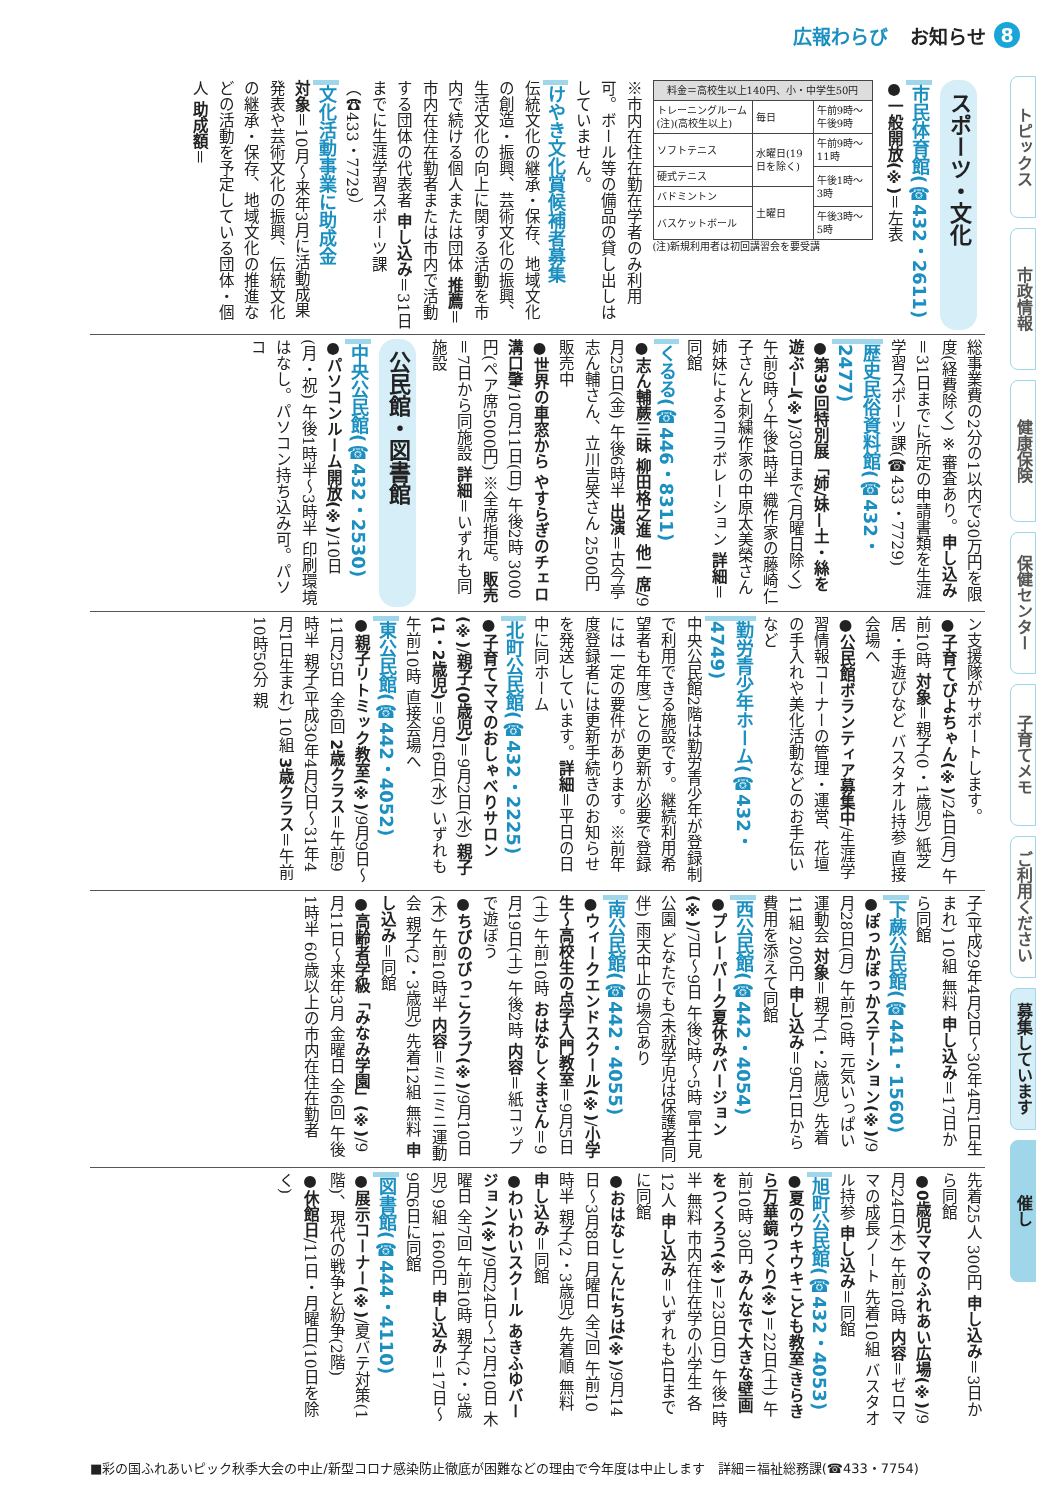広報わらび お知らせ 8
スポーツ・文化
市民体育館(☎432・2611)
●一般開放(※)＝左表
| 料金＝高校生以上140円、小・中学生50円 | | |
| --- | --- | --- |
| トレーニングルーム(注)(高校生以上) | 毎日 | 午前9時〜午後9時 |
| ソフトテニス | 水曜日(19日を除く) | 午前9時〜11時 |
| 硬式テニス | | 午後1時〜3時 |
| バドミントン | 土曜日 | |
| バスケットボール | | 午後3時〜5時 |
(注)新規利用者は初回講習会を要受講
※市内在住在勤在学者のみ利用可。ボール等の備品の貸し出しはしていません。
けやき文化賞候補者募集
伝統文化の継承・保存、地域文化の創造・振興、芸術文化の振興、生活文化の向上に関する活動を市内で続ける個人または団体 推薦＝市内在住在勤者または市内で活動する団体の代表者 申し込み＝31日までに生涯学習スポーツ課（☎433・7729）
文化活動事業に助成金
対象＝10月〜来年3月に活動成果発表や芸術文化の振興、伝統文化の継承・保存、地域文化の推進などの活動を予定している団体・個人 助成額＝
総事業費の2分の1以内で30万円を限度(経費除く) ※審査あり。申し込み＝31日までに所定の申請書類を生涯学習スポーツ課(☎433・7729)
歴史民俗資料館(☎432・2477)
●第39回特別展「姉/妹—土・絲を遊ぶ—」(※)/30日まで(月曜日除く) 午前9時〜午後4時半 織作家の藤崎仁子さんと刺繍作家の中原太美榮さん姉妹によるコラボレーション 詳細＝同館
くるる(☎446・8311)
●志ん輔蕨三昧 柳田格之進 他一席/9月25日(金) 午後6時半 出演＝古今亭志ん輔さん、立川吉笑さん 2500円 販売中
●世界の車窓から やすらぎのチェロ 溝口肇/10月11日(日) 午後2時 3000円(ペア席5000円) ※全席指定。販売＝7日から同施設 詳細＝いずれも同施設
公民館・図書館
中央公民館(☎432・2530)
●パソコンルーム開放(※)/10日(月・祝) 午後1時半〜3時半 印刷環境はなし。パソコン持ち込み可。パソコ
ン支援隊がサポートします。
●子育てぴよちゃん(※)/24日(月) 午前10時 対象＝親子(0・1歳児) 紙芝居・手遊びなど バスタオル持参 直接会場へ
●公民館ボランティア募集中/生涯学習情報コーナーの管理・運営、花壇の手入れや美化活動などのお手伝いなど
勤労青少年ホーム(☎432・4749)
中央公民館2階は勤労青少年が登録制で利用できる施設です。継続利用希望者も年度ごとの更新が必要で登録には一定の要件があります。※前年度登録者には更新手続きのお知らせを発送しています。詳細＝平日の日中に同ホーム
北町公民館(☎432・2225)
●子育てママのおしゃべりサロン(※)/親子(0歳児)＝9月2日(水) 親子(1・2歳児)＝9月16日(水) いずれも午前10時 直接会場へ
東公民館(☎442・4052)
●親子リトミック教室(※)/9月9日〜11月25日 全6回 2歳クラス＝午前9時半 親子(平成30年4月2日〜31年4月1日生まれ) 10組 3歳クラス＝午前10時50分 親
子(平成29年4月2日〜30年4月1日生まれ) 10組 無料 申し込み＝17日から同館
下蕨公民館(☎441・1560)
●ぽっかぽっかステーション(※)/9月28日(月) 午前10時 元気いっぱい運動会 対象＝親子(1・2歳児) 先着11組 200円 申し込み＝9月1日から費用を添えて同館
西公民館(☎442・4054)
●プレーパーク夏休みバージョン(※)/7日〜9日 午後2時〜5時 富士見公園 どなたでも(未就学児は保護者同伴) 雨天中止の場合あり
南公民館(☎442・4055)
●ウィークエンドスクール(※)/小学生〜高校生の点字入門教室＝9月5日(土) 午前10時 おはなしくまさん＝9月19日(土) 午後2時 内容＝紙コップで遊ぼう
●ちびのびっこクラブ(※)/9月10日(木) 午前10時半 内容＝ミニミニ運動会 親子(2・3歳児) 先着12組 無料 申し込み＝同館
●高齢者学級「みなみ学園」(※)/9月11日〜来年3月 金曜日 全6回 午後1時半 60歳以上の市内在住在勤者
先着25人 300円 申し込み＝3日から同館
●0歳児ママのふれあい広場(※)/9月24日(木) 午前10時 内容＝ゼロママの成長ノート 先着10組 バスタオル持参 申し込み＝同館
旭町公民館(☎432・4053)
●夏のウキウキこども教室/きらきら万華鏡つくり(※)＝22日(土) 午前10時 30円 みんなで大きな壁画をつくろう(※)＝23日(日) 午後1時半 無料 市内在住在学の小学生 各12人 申し込み＝いずれも4日までに同館
●おはなしこんにちは(※)/9月14日〜3月8日 月曜日 全7回 午前10時半 親子(2・3歳児) 先着順 無料 申し込み＝同館
●わいわいスクール あきふゆバージョン(※)/9月24日〜12月10日 木曜日 全7回 午前10時 親子(2・3歳児) 9組 1600円 申し込み＝17日〜9月6日に同館
図書館(☎444・4110)
●展示コーナー(※)/夏バテ対策(1階)、現代の戦争と紛争(2階)
●休館日/11日・月曜日(10日を除く)
トピックス
市政情報
健康保険
保健センター
子育てメモ
ご利用ください
募集しています
催し
■彩の国ふれあいピック秋季大会の中止/新型コロナ感染防止徹底が困難などの理由で今年度は中止します　詳細＝福祉総務課(☎433・7754)